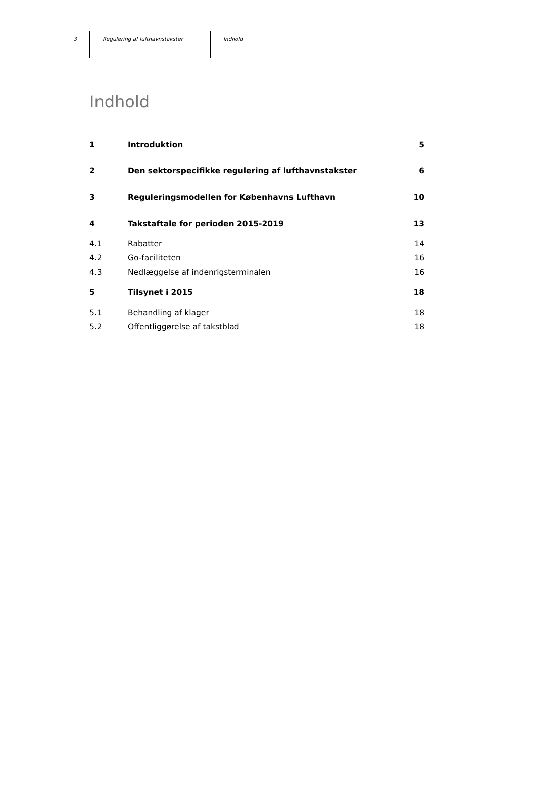3 Regulering af lufthavnstakster Indhold
Indhold
| 1 | Introduktion | 5 |
| 2 | Den sektorspecifikke regulering af lufthavnstakster | 6 |
| 3 | Reguleringsmodellen for Københavns Lufthavn | 10 |
| 4 | Takstaftale for perioden 2015-2019 | 13 |
| 4.1 | Rabatter | 14 |
| 4.2 | Go-faciliteten | 16 |
| 4.3 | Nedlæggelse af indenrigsterminalen | 16 |
| 5 | Tilsynet i 2015 | 18 |
| 5.1 | Behandling af klager | 18 |
| 5.2 | Offentliggørelse af takstblad | 18 |